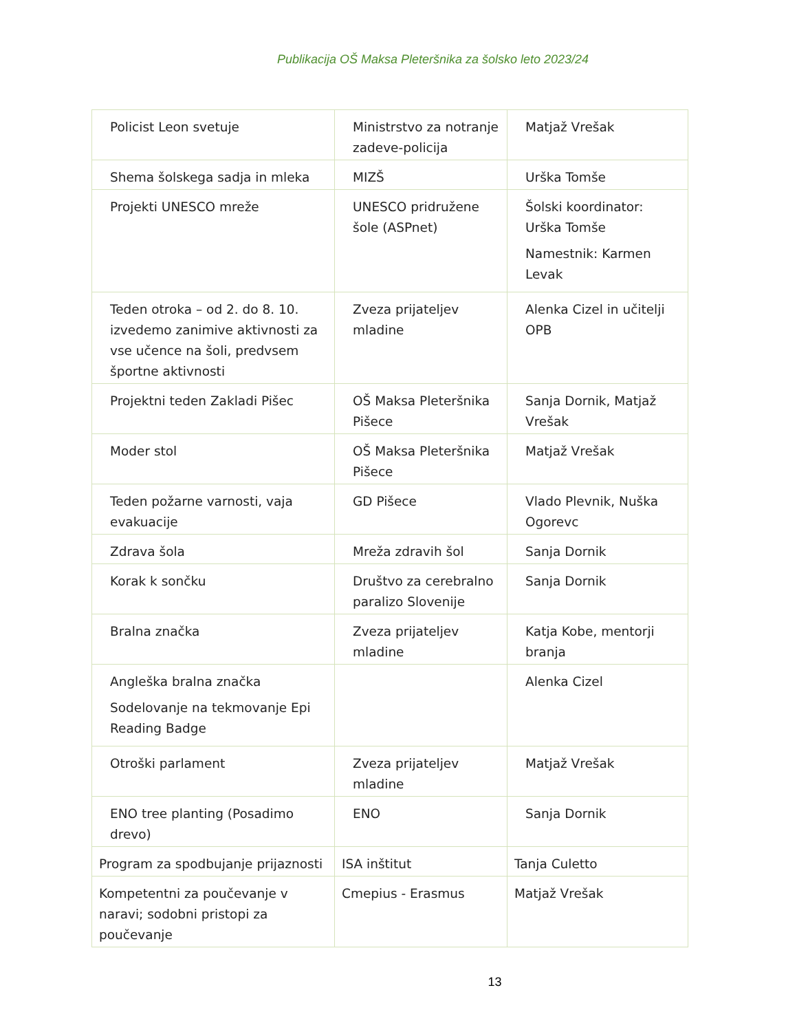Publikacija OŠ Maksa Pleteršnika za šolsko leto 2023/24
| Policist Leon svetuje | Ministrstvo za notranje zadeve-policija | Matjaž Vrešak |
| Shema šolskega sadja in mleka | MIZŠ | Urška Tomše |
| Projekti UNESCO mreže | UNESCO pridružene šole (ASPnet) | Šolski koordinator: Urška Tomše Namestnik: Karmen Levak |
| Teden otroka – od 2. do 8. 10. izvedemo zanimive aktivnosti za vse učence na šoli, predvsem športne aktivnosti | Zveza prijateljev mladine | Alenka Cizel in učitelji OPB |
| Projektni teden Zakladi Pišec | OŠ Maksa Pleteršnika Pišece | Sanja Dornik, Matjaž Vrešak |
| Moder stol | OŠ Maksa Pleteršnika Pišece | Matjaž Vrešak |
| Teden požarne varnosti, vaja evakuacije | GD Pišece | Vlado Plevnik, Nuška Ogorevc |
| Zdrava šola | Mreža zdravih šol | Sanja Dornik |
| Korak k sončku | Društvo za cerebralno paralizo Slovenije | Sanja Dornik |
| Bralna značka | Zveza prijateljev mladine | Katja Kobe, mentorji branja |
| Angleška bralna značka Sodelovanje na tekmovanje Epi Reading Badge | | Alenka Cizel |
| Otroški parlament | Zveza prijateljev mladine | Matjaž Vrešak |
| ENO tree planting (Posadimo drevo) | ENO | Sanja Dornik |
| Program za spodbujanje prijaznosti | ISA inštitut | Tanja Culetto |
| Kompetentni za poučevanje v naravi; sodobni pristopi za poučevanje | Cmepius - Erasmus | Matjaž Vrešak |
13